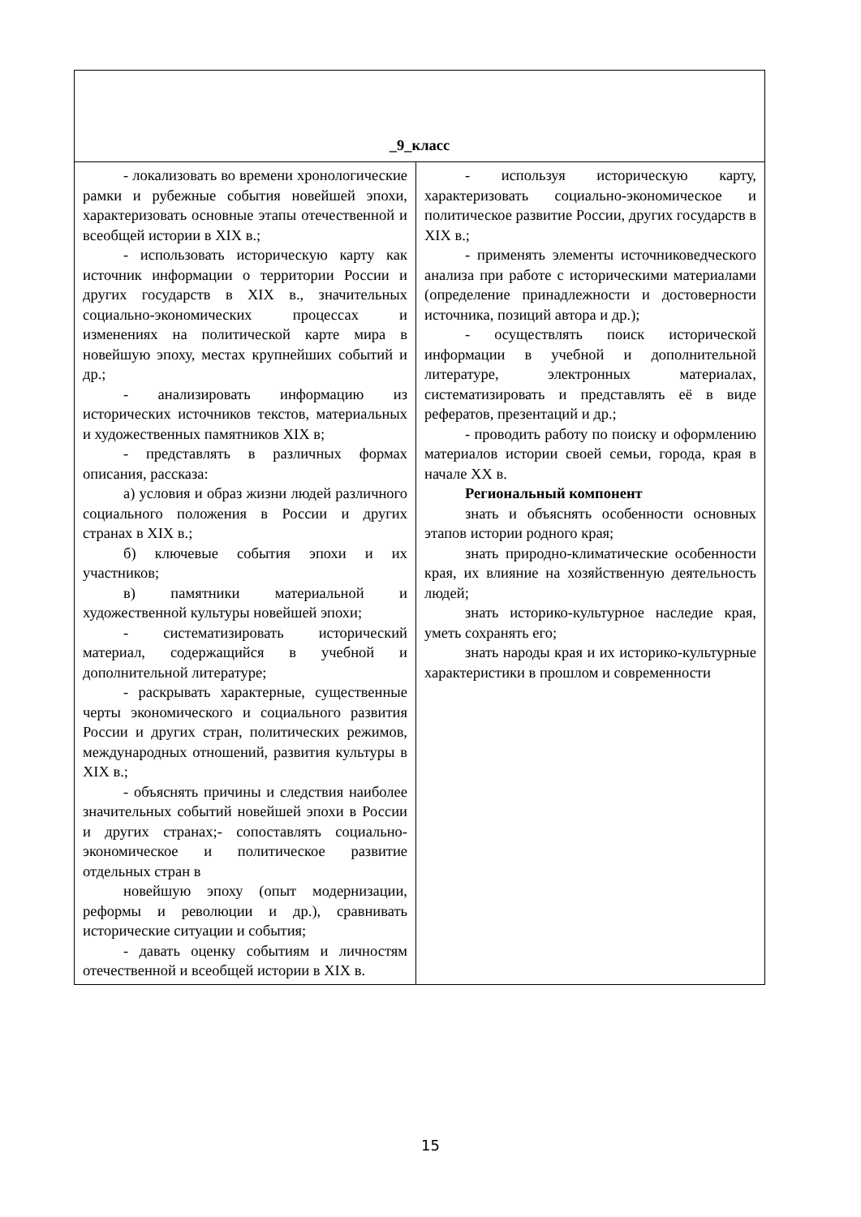| _9_класс | |
| --- | --- |
| - локализовать во времени хронологические рамки и рубежные события новейшей эпохи, характеризовать основные этапы отечественной и всеобщей истории в XIX в.; - использовать историческую карту как источник информации о территории России и других государств в XIX в., значительных социально-экономических процессах и изменениях на политической карте мира в новейшую эпоху, местах крупнейших событий и др.; - анализировать информацию из исторических источников текстов, материальных и художественных памятников XIX в; - представлять в различных формах описания, рассказа: а) условия и образ жизни людей различного социального положения в России и других странах в XIX в.; б) ключевые события эпохи и их участников; в) памятники материальной и художественной культуры новейшей эпохи; - систематизировать исторический материал, содержащийся в учебной и дополнительной литературе; - раскрывать характерные, существенные черты экономического и социального развития России и других стран, политических режимов, международных отношений, развития культуры в XIX в.; - объяснять причины и следствия наиболее значительных событий новейшей эпохи в России и других странах;- сопоставлять социально-экономическое и политическое развитие отдельных стран в новейшую эпоху (опыт модернизации, реформы и революции и др.), сравнивать исторические ситуации и события; - давать оценку событиям и личностям отечественной и всеобщей истории в XIX в. | - используя историческую карту, характеризовать социально-экономическое и политическое развитие России, других государств в XIX в.; - применять элементы источниковедческого анализа при работе с историческими материалами (определение принадлежности и достоверности источника, позиций автора и др.); - осуществлять поиск исторической информации в учебной и дополнительной литературе, электронных материалах, систематизировать и представлять её в виде рефератов, презентаций и др.; - проводить работу по поиску и оформлению материалов истории своей семьи, города, края в начале XX в. Региональный компонент знать и объяснять особенности основных этапов истории родного края; знать природно-климатические особенности края, их влияние на хозяйственную деятельность людей; знать историко-культурное наследие края, уметь сохранять его; знать народы края и их историко-культурные характеристики в прошлом и современности |
15